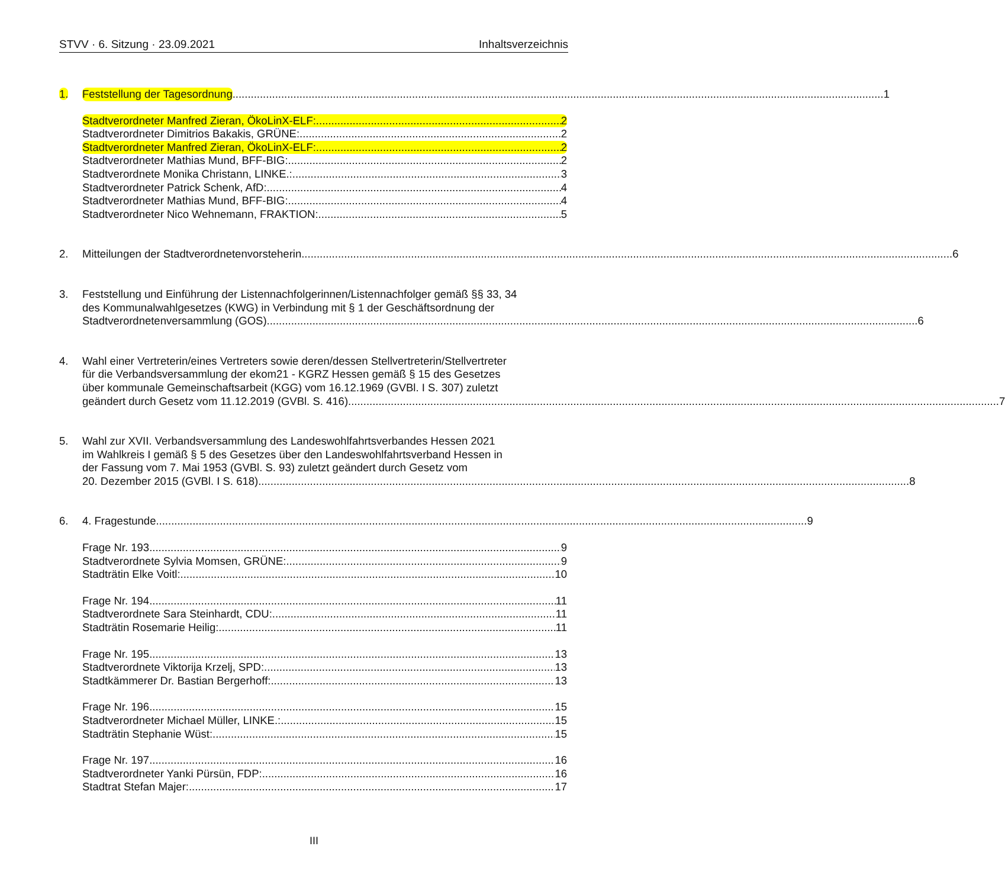STVV · 6. Sitzung · 23.09.2021 Inhaltsverzeichnis
1. Feststellung der Tagesordnung 1
Stadtverordneter Manfred Zieran, ÖkoLinX-ELF: 2
Stadtverordneter Dimitrios Bakakis, GRÜNE: 2
Stadtverordneter Manfred Zieran, ÖkoLinX-ELF: 2
Stadtverordneter Mathias Mund, BFF-BIG: 2
Stadtverordnete Monika Christann, LINKE.: 3
Stadtverordneter Patrick Schenk, AfD: 4
Stadtverordneter Mathias Mund, BFF-BIG: 4
Stadtverordneter Nico Wehnemann, FRAKTION: 5
2. Mitteilungen der Stadtverordnetenvorsteherin 6
3. Feststellung und Einführung der Listennachfolgerinnen/Listennachfolger gemäß §§ 33, 34
des Kommunalwahlgesetzes (KWG) in Verbindung mit § 1 der Geschäftsordnung der
Stadtverordnetenversammlung (GOS) 6
4. Wahl einer Vertreterin/eines Vertreters sowie deren/dessen Stellvertreterin/Stellvertreter
für die Verbandsversammlung der ekom21 - KGRZ Hessen gemäß § 15 des Gesetzes
über kommunale Gemeinschaftsarbeit (KGG) vom 16.12.1969 (GVBl. I S. 307) zuletzt
geändert durch Gesetz vom 11.12.2019 (GVBl. S. 416) 7
5. Wahl zur XVII. Verbandsversammlung des Landeswohlfahrtsverbandes Hessen 2021
im Wahlkreis I gemäß § 5 des Gesetzes über den Landeswohlfahrtsverband Hessen in
der Fassung vom 7. Mai 1953 (GVBl. S. 93) zuletzt geändert durch Gesetz vom
20. Dezember 2015 (GVBl. I S. 618) 8
6. 4. Fragestunde 9
Frage Nr. 193 9
Stadtverordnete Sylvia Momsen, GRÜNE: 9
Stadträtin Elke Voitl: 10
Frage Nr. 194 11
Stadtverordnete Sara Steinhardt, CDU: 11
Stadträtin Rosemarie Heilig: 11
Frage Nr. 195 13
Stadtverordnete Viktorija Krzelj, SPD: 13
Stadtkämmerer Dr. Bastian Bergerhoff: 13
Frage Nr. 196 15
Stadtverordneter Michael Müller, LINKE.: 15
Stadträtin Stephanie Wüst: 15
Frage Nr. 197 16
Stadtverordneter Yanki Pürsün, FDP: 16
Stadtrat Stefan Majer: 17
III